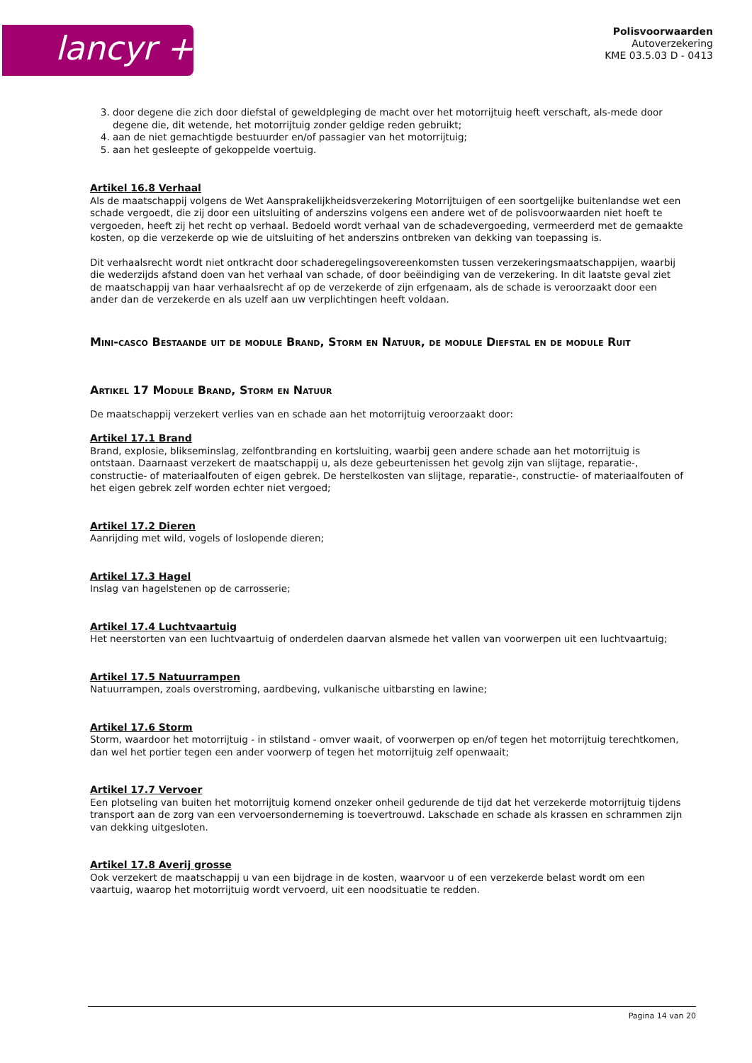lancyr +
Polisvoorwaarden
Autoverzekering
KME 03.5.03 D - 0413
3. door degene die zich door diefstal of geweldpleging de macht over het motorrijtuig heeft verschaft, als-mede door degene die, dit wetende, het motorrijtuig zonder geldige reden gebruikt;
4. aan de niet gemachtigde bestuurder en/of passagier van het motorrijtuig;
5. aan het gesleepte of gekoppelde voertuig.
Artikel 16.8 Verhaal
Als de maatschappij volgens de Wet Aansprakelijkheidsverzekering Motorrijtuigen of een soortgelijke buitenlandse wet een schade vergoedt, die zij door een uitsluiting of anderszins volgens een andere wet of de polisvoorwaarden niet hoeft te vergoeden, heeft zij het recht op verhaal. Bedoeld wordt verhaal van de schadevergoeding, vermeerderd met de gemaakte kosten, op die verzekerde op wie de uitsluiting of het anderszins ontbreken van dekking van toepassing is.
Dit verhaalsrecht wordt niet ontkracht door schaderegelingsovereenkomsten tussen verzekeringsmaatschappijen, waarbij die wederzijds afstand doen van het verhaal van schade, of door beëindiging van de verzekering. In dit laatste geval ziet de maatschappij van haar verhaalsrecht af op de verzekerde of zijn erfgenaam, als de schade is veroorzaakt door een ander dan de verzekerde en als uzelf aan uw verplichtingen heeft voldaan.
Mini-casco Bestaande uit de module Brand, Storm en Natuur, de module Diefstal en de module Ruit
Artikel 17 Module Brand, Storm en Natuur
De maatschappij verzekert verlies van en schade aan het motorrijtuig veroorzaakt door:
Artikel 17.1 Brand
Brand, explosie, blikseminslag, zelfontbranding en kortsluiting, waarbij geen andere schade aan het motorrijtuig is ontstaan. Daarnaast verzekert de maatschappij u, als deze gebeurtenissen het gevolg zijn van slijtage, reparatie-, constructie- of materiaalfouten of eigen gebrek. De herstelkosten van slijtage, reparatie-, constructie- of materiaalfouten of het eigen gebrek zelf worden echter niet vergoed;
Artikel 17.2 Dieren
Aanrijding met wild, vogels of loslopende dieren;
Artikel 17.3 Hagel
Inslag van hagelstenen op de carrosserie;
Artikel 17.4 Luchtvaartuig
Het neerstorten van een luchtvaartuig of onderdelen daarvan alsmede het vallen van voorwerpen uit een luchtvaartuig;
Artikel 17.5 Natuurrampen
Natuurrampen, zoals overstroming, aardbeving, vulkanische uitbarsting en lawine;
Artikel 17.6 Storm
Storm, waardoor het motorrijtuig - in stilstand - omver waait, of voorwerpen op en/of tegen het motorrijtuig terechtkomen, dan wel het portier tegen een ander voorwerp of tegen het motorrijtuig zelf openwaait;
Artikel 17.7 Vervoer
Een plotseling van buiten het motorrijtuig komend onzeker onheil gedurende de tijd dat het verzekerde motorrijtuig tijdens transport aan de zorg van een vervoersonderneming is toevertrouwd. Lakschade en schade als krassen en schrammen zijn van dekking uitgesloten.
Artikel 17.8 Averij grosse
Ook verzekert de maatschappij u van een bijdrage in de kosten, waarvoor u of een verzekerde belast wordt om een vaartuig, waarop het motorrijtuig wordt vervoerd, uit een noodsituatie te redden.
Pagina 14 van 20